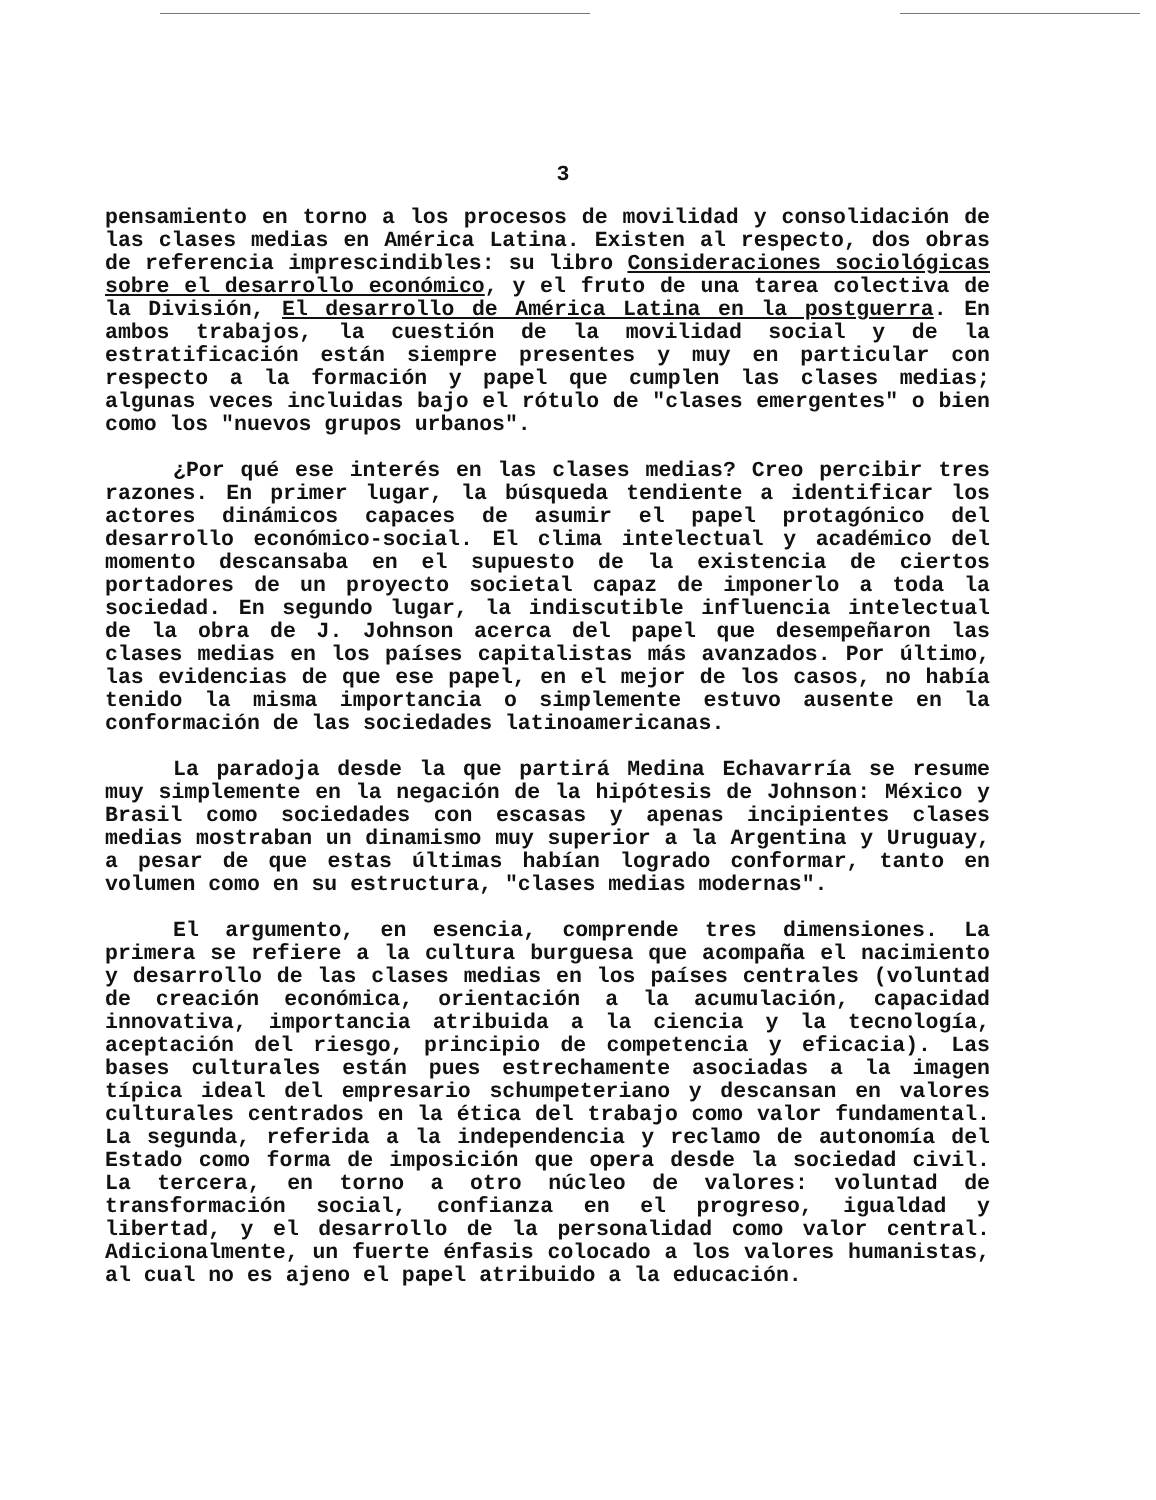3
pensamiento en torno a los procesos de movilidad y consolidación de las clases medias en América Latina. Existen al respecto, dos obras de referencia imprescindibles: su libro Consideraciones sociológicas sobre el desarrollo económico, y el fruto de una tarea colectiva de la División, El desarrollo de América Latina en la postguerra. En ambos trabajos, la cuestión de la movilidad social y de la estratificación están siempre presentes y muy en particular con respecto a la formación y papel que cumplen las clases medias; algunas veces incluidas bajo el rótulo de "clases emergentes" o bien como los "nuevos grupos urbanos".
¿Por qué ese interés en las clases medias? Creo percibir tres razones. En primer lugar, la búsqueda tendiente a identificar los actores dinámicos capaces de asumir el papel protagónico del desarrollo económico-social. El clima intelectual y académico del momento descansaba en el supuesto de la existencia de ciertos portadores de un proyecto societal capaz de imponerlo a toda la sociedad. En segundo lugar, la indiscutible influencia intelectual de la obra de J. Johnson acerca del papel que desempeñaron las clases medias en los países capitalistas más avanzados. Por último, las evidencias de que ese papel, en el mejor de los casos, no había tenido la misma importancia o simplemente estuvo ausente en la conformación de las sociedades latinoamericanas.
La paradoja desde la que partirá Medina Echavarría se resume muy simplemente en la negación de la hipótesis de Johnson: México y Brasil como sociedades con escasas y apenas incipientes clases medias mostraban un dinamismo muy superior a la Argentina y Uruguay, a pesar de que estas últimas habían logrado conformar, tanto en volumen como en su estructura, "clases medias modernas".
El argumento, en esencia, comprende tres dimensiones. La primera se refiere a la cultura burguesa que acompaña el nacimiento y desarrollo de las clases medias en los países centrales (voluntad de creación económica, orientación a la acumulación, capacidad innovativa, importancia atribuida a la ciencia y la tecnología, aceptación del riesgo, principio de competencia y eficacia). Las bases culturales están pues estrechamente asociadas a la imagen típica ideal del empresario schumpeteriano y descansan en valores culturales centrados en la ética del trabajo como valor fundamental. La segunda, referida a la independencia y reclamo de autonomía del Estado como forma de imposición que opera desde la sociedad civil. La tercera, en torno a otro núcleo de valores: voluntad de transformación social, confianza en el progreso, igualdad y libertad, y el desarrollo de la personalidad como valor central. Adicionalmente, un fuerte énfasis colocado a los valores humanistas, al cual no es ajeno el papel atribuido a la educación.